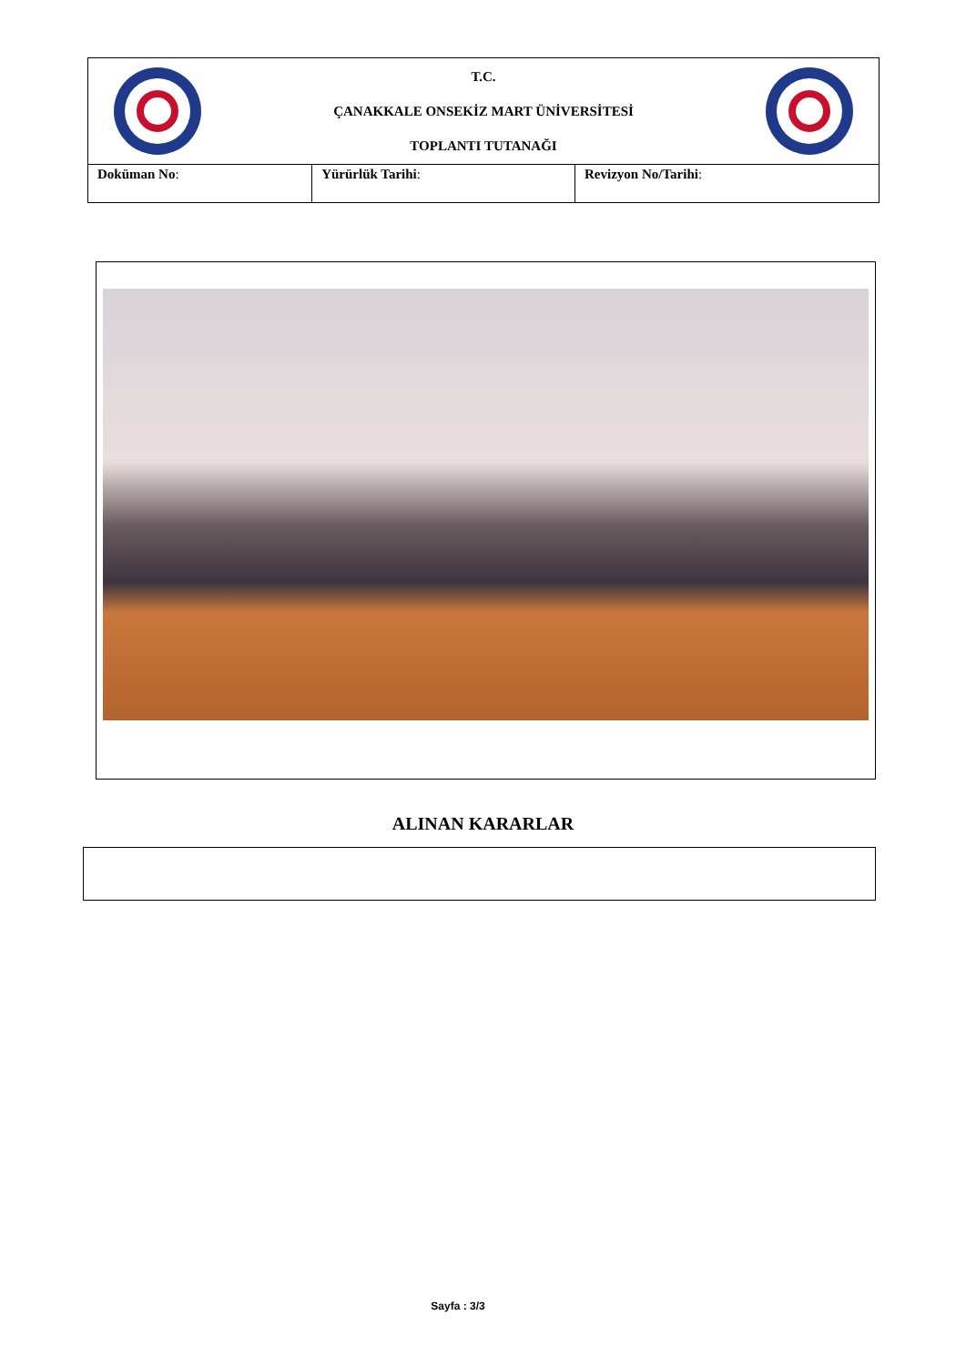| T.C. ÇANAKKALE ONSEKİZ MART ÜNİVERSİTESİ TOPLANTI TUTANAĞI | | |
| Doküman No : | Yürürlük Tarihi : | Revizyon No/Tarihi : |
ALINAN KARARLAR
Sayfa : 3/3